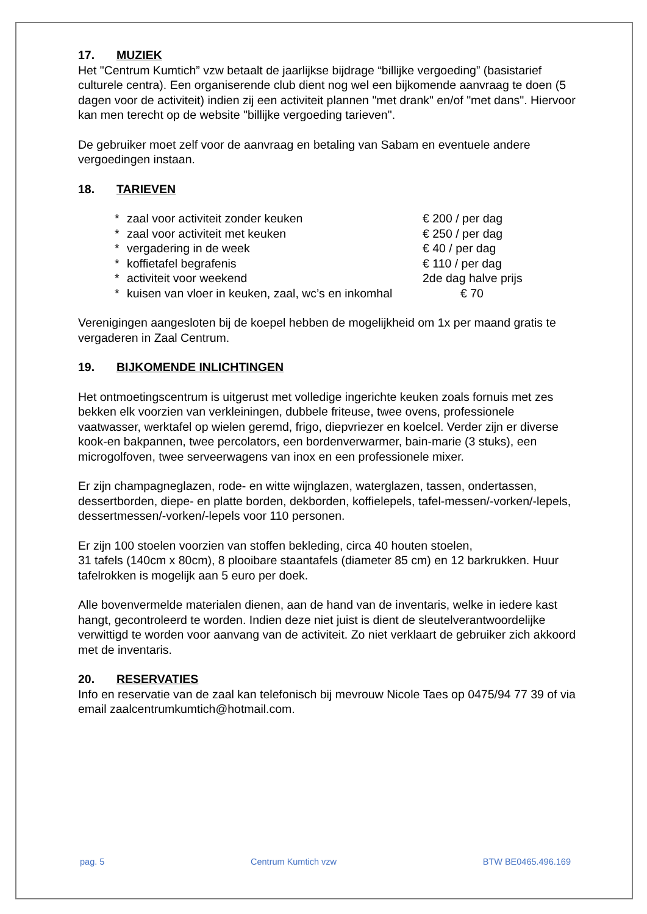17. MUZIEK
Het "Centrum Kumtich” vzw betaalt de jaarlijkse bijdrage “billijke vergoeding” (basistarief culturele centra). Een organiserende club dient nog wel een bijkomende aanvraag te doen (5 dagen voor de activiteit) indien zij een activiteit plannen "met drank" en/of "met dans". Hiervoor kan men terecht op de website "billijke vergoeding tarieven".
De gebruiker moet zelf voor de aanvraag en betaling van Sabam en eventuele andere vergoedingen instaan.
18. TARIEVEN
| * | zaal voor activiteit zonder keuken | € 200 / per dag |
| * | zaal voor activiteit met keuken | € 250 / per dag |
| * | vergadering in de week | € 40 / per dag |
| * | koffietafel begrafenis | € 110 / per dag |
| * | activiteit voor weekend | 2de dag halve prijs |
| * | kuisen van vloer in keuken, zaal, wc’s en inkomhal | € 70 |
Verenigingen aangesloten bij de koepel hebben de mogelijkheid om 1x per maand gratis te vergaderen in Zaal Centrum.
19. BIJKOMENDE INLICHTINGEN
Het ontmoetingscentrum is uitgerust met volledige ingerichte keuken zoals fornuis met zes bekken elk voorzien van verkleiningen, dubbele friteuse, twee ovens, professionele vaatwasser, werktafel op wielen geremd, frigo, diepvriezer en koelcel. Verder zijn er diverse kook-en bakpannen, twee percolators, een bordenverwarmer, bain-marie (3 stuks), een microgolfoven, twee serveerwagens van inox en een professionele mixer.
Er zijn champagneglazen, rode- en witte wijnglazen, waterglazen, tassen, ondertassen, dessertborden, diepe- en platte borden, dekborden, koffielepels, tafel-messen/-vorken/-lepels, dessertmessen/-vorken/-lepels voor 110 personen.
Er zijn 100 stoelen voorzien van stoffen bekleding, circa 40 houten stoelen,
31 tafels (140cm x 80cm), 8 plooibare staantafels (diameter 85 cm) en 12 barkrukken. Huur tafelrokken is mogelijk aan 5 euro per doek.
Alle bovenvermelde materialen dienen, aan de hand van de inventaris, welke in iedere kast hangt, gecontroleerd te worden. Indien deze niet juist is dient de sleutelverantwoordelijke verwittigd te worden voor aanvang van de activiteit. Zo niet verklaart de gebruiker zich akkoord met de inventaris.
20. RESERVATIES
Info en reservatie van de zaal kan telefonisch bij mevrouw Nicole Taes op 0475/94 77 39 of via email zaalcentrumkumtich@hotmail.com.
pag. 5 Centrum Kumtich vzw BTW BE0465.496.169